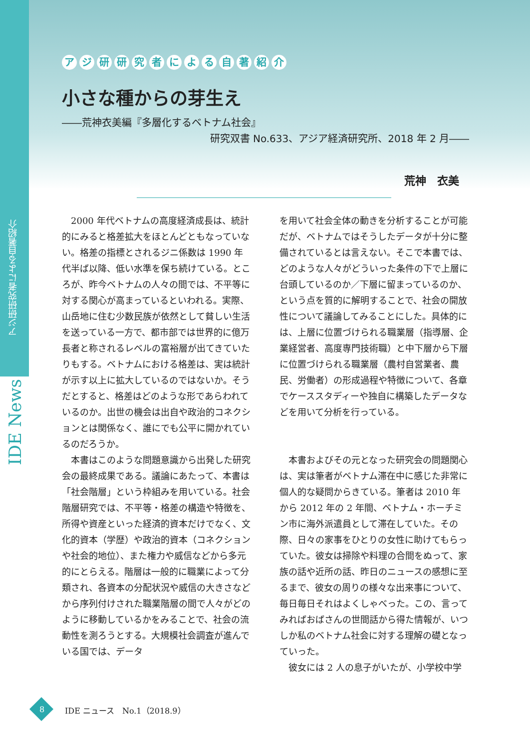アジ研研究者による自著紹介
IDE News
アジ研研究者による自著紹介
小さな種からの芽生え
――荒神衣美編『多層化するベトナム社会』
研究双書 No.633、アジア経済研究所、2018 年 2 月――
荒神　衣美
2000 年代ベトナムの高度経済成長は、統計的にみると格差拡大をほとんどともなっていない。格差の指標とされるジニ係数は 1990 年代半ば以降、低い水準を保ち続けている。ところが、昨今ベトナムの人々の間では、不平等に対する関心が高まっているといわれる。実際、山岳地に住む少数民族が依然として貧しい生活を送っている一方で、都市部では世界的に億万長者と称されるレベルの富裕層が出てきていたりもする。ベトナムにおける格差は、実は統計が示す以上に拡大しているのではないか。そうだとすると、格差はどのような形であらわれているのか。出世の機会は出自や政治的コネクションとは関係なく、誰にでも公平に開かれているのだろうか。
本書はこのような問題意識から出発した研究会の最終成果である。議論にあたって、本書は「社会階層」という枠組みを用いている。社会階層研究では、不平等・格差の構造や特徴を、所得や資産といった経済的資本だけでなく、文化的資本（学歴）や政治的資本（コネクションや社会的地位）、また権力や威信などから多元的にとらえる。階層は一般的に職業によって分類され、各資本の分配状況や威信の大きさなどから序列付けされた職業階層の間で人々がどのように移動しているかをみることで、社会の流動性を測ろうとする。大規模社会調査が進んでいる国では、データ
を用いて社会全体の動きを分析することが可能だが、ベトナムではそうしたデータが十分に整備されているとは言えない。そこで本書では、どのような人々がどういった条件の下で上層に台頭しているのか／下層に留まっているのか、という点を質的に解明することで、社会の開放性について議論してみることにした。具体的には、上層に位置づけられる職業層（指導層、企業経営者、高度専門技術職）と中下層から下層に位置づけられる職業層（農村自営業者、農民、労働者）の形成過程や特徴について、各章でケーススタディーや独自に構築したデータなどを用いて分析を行っている。
本書およびその元となった研究会の問題関心は、実は筆者がベトナム滞在中に感じた非常に個人的な疑問からきている。筆者は 2010 年から 2012 年の 2 年間、ベトナム・ホーチミン市に海外派遣員として滞在していた。その際、日々の家事をひとりの女性に助けてもらっていた。彼女は掃除や料理の合間をぬって、家族の話や近所の話、昨日のニュースの感想に至るまで、彼女の周りの様々な出来事について、毎日毎日それはよくしゃべった。この、言ってみればおばさんの世間話から得た情報が、いつしか私のベトナム社会に対する理解の礎となっていった。
彼女には 2 人の息子がいたが、小学校中学
8 IDE ニュース　No.1（2018.9）